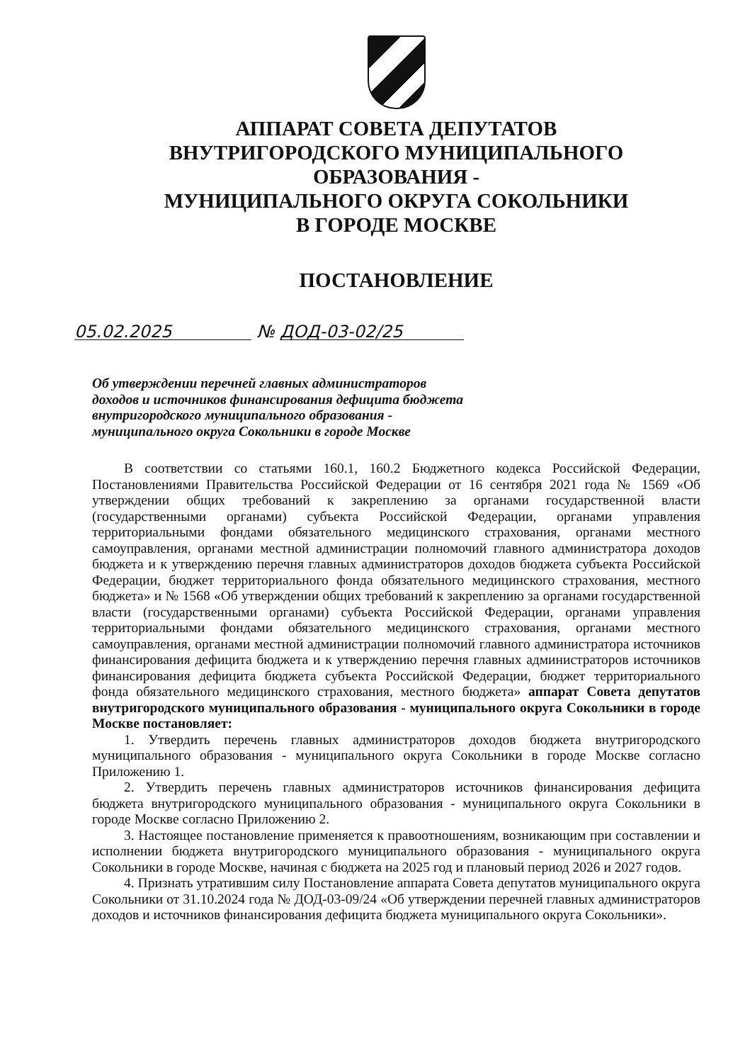АППАРАТ СОВЕТА ДЕПУТАТОВ
ВНУТРИГОРОДСКОГО МУНИЦИПАЛЬНОГО ОБРАЗОВАНИЯ -
МУНИЦИПАЛЬНОГО ОКРУГА СОКОЛЬНИКИ
В ГОРОДЕ МОСКВЕ
ПОСТАНОВЛЕНИЕ
05.02.2025 № ДОД-03-02/25
Об утверждении перечней главных администраторов
доходов и источников финансирования дефицита бюджета
внутригородского муниципального образования -
муниципального округа Сокольники в городе Москве
В соответствии со статьями 160.1, 160.2 Бюджетного кодекса Российской Федерации, Постановлениями Правительства Российской Федерации от 16 сентября 2021 года № 1569 «Об утверждении общих требований к закреплению за органами государственной власти (государственными органами) субъекта Российской Федерации, органами управления территориальными фондами обязательного медицинского страхования, органами местного самоуправления, органами местной администрации полномочий главного администратора доходов бюджета и к утверждению перечня главных администраторов доходов бюджета субъекта Российской Федерации, бюджет территориального фонда обязательного медицинского страхования, местного бюджета» и № 1568 «Об утверждении общих требований к закреплению за органами государственной власти (государственными органами) субъекта Российской Федерации, органами управления территориальными фондами обязательного медицинского страхования, органами местного самоуправления, органами местной администрации полномочий главного администратора источников финансирования дефицита бюджета и к утверждению перечня главных администраторов источников финансирования дефицита бюджета субъекта Российской Федерации, бюджет территориального фонда обязательного медицинского страхования, местного бюджета» аппарат Совета депутатов внутригородского муниципального образования - муниципального округа Сокольники в городе Москве постановляет:
1. Утвердить перечень главных администраторов доходов бюджета внутригородского муниципального образования - муниципального округа Сокольники в городе Москве согласно Приложению 1.
2. Утвердить перечень главных администраторов источников финансирования дефицита бюджета внутригородского муниципального образования - муниципального округа Сокольники в городе Москве согласно Приложению 2.
3. Настоящее постановление применяется к правоотношениям, возникающим при составлении и исполнении бюджета внутригородского муниципального образования - муниципального округа Сокольники в городе Москве, начиная с бюджета на 2025 год и плановый период 2026 и 2027 годов.
4. Признать утратившим силу Постановление аппарата Совета депутатов муниципального округа Сокольники от 31.10.2024 года № ДОД-03-09/24 «Об утверждении перечней главных администраторов доходов и источников финансирования дефицита бюджета муниципального округа Сокольники».